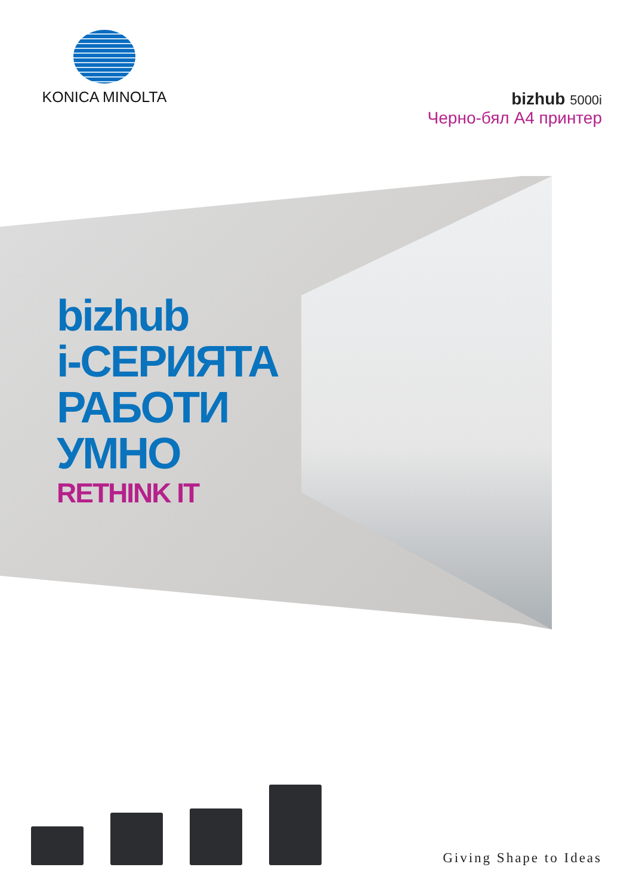KONICA MINOLTA
bizhub 5000i
Черно-бял A4 принтер
bizhub
i-СЕРИЯТА
РАБОТИ
УМНО
RETHINK IT
Giving Shape to Ideas